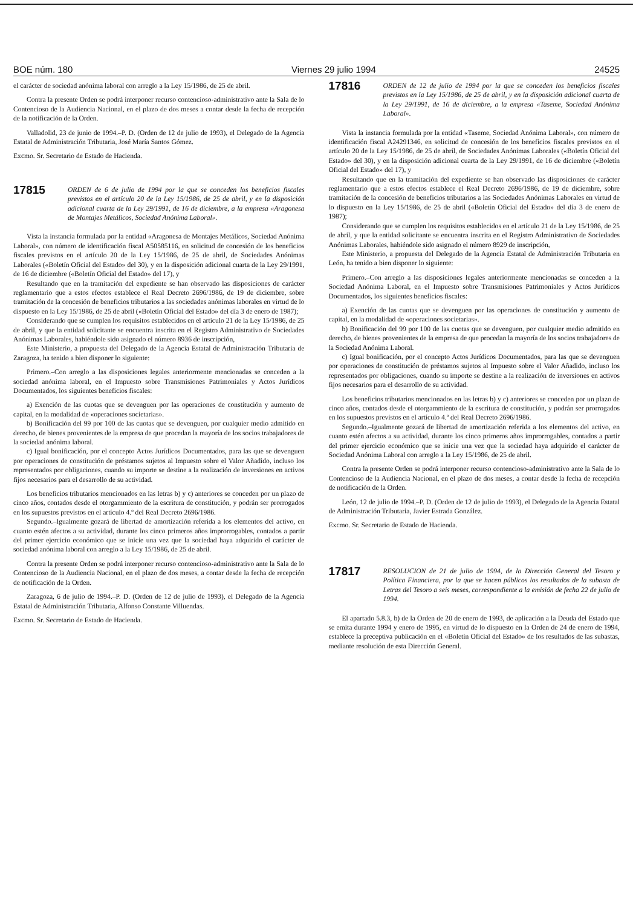BOE núm. 180 Viernes 29 julio 1994 24525
el carácter de sociedad anónima laboral con arreglo a la Ley 15/1986, de 25 de abril.
Contra la presente Orden se podrá interponer recurso contencioso-administrativo ante la Sala de lo Contencioso de la Audiencia Nacional, en el plazo de dos meses a contar desde la fecha de recepción de la notificación de la Orden.
Valladolid, 23 de junio de 1994.–P. D. (Orden de 12 de julio de 1993), el Delegado de la Agencia Estatal de Administración Tributaria, José María Santos Gómez.
Excmo. Sr. Secretario de Estado de Hacienda.
17815
ORDEN de 6 de julio de 1994 por la que se conceden los beneficios fiscales previstos en el artículo 20 de la Ley 15/1986, de 25 de abril, y en la disposición adicional cuarta de la Ley 29/1991, de 16 de diciembre, a la empresa «Aragonesa de Montajes Metálicos, Sociedad Anónima Laboral».
Vista la instancia formulada por la entidad «Aragonesa de Montajes Metálicos, Sociedad Anónima Laboral», con número de identificación fiscal A50585116, en solicitud de concesión de los beneficios fiscales previstos en el artículo 20 de la Ley 15/1986, de 25 de abril, de Sociedades Anónimas Laborales («Boletín Oficial del Estado» del 30), y en la disposición adicional cuarta de la Ley 29/1991, de 16 de diciembre («Boletín Oficial del Estado» del 17), y
Resultando que en la tramitación del expediente se han observado las disposiciones de carácter reglamentario que a estos efectos establece el Real Decreto 2696/1986, de 19 de diciembre, sobre tramitación de la concesión de beneficios tributarios a las sociedades anónimas laborales en virtud de lo dispuesto en la Ley 15/1986, de 25 de abril («Boletín Oficial del Estado» del día 3 de enero de 1987);
Considerando que se cumplen los requisitos establecidos en el artículo 21 de la Ley 15/1986, de 25 de abril, y que la entidad solicitante se encuentra inscrita en el Registro Administrativo de Sociedades Anónimas Laborales, habiéndole sido asignado el número 8936 de inscripción,
Este Ministerio, a propuesta del Delegado de la Agencia Estatal de Administración Tributaria de Zaragoza, ha tenido a bien disponer lo siguiente:
Primero.–Con arreglo a las disposiciones legales anteriormente mencionadas se conceden a la sociedad anónima laboral, en el Impuesto sobre Transmisiones Patrimoniales y Actos Jurídicos Documentados, los siguientes beneficios fiscales:
a) Exención de las cuotas que se devenguen por las operaciones de constitución y aumento de capital, en la modalidad de «operaciones societarias».
b) Bonificación del 99 por 100 de las cuotas que se devenguen, por cualquier medio admitido en derecho, de bienes provenientes de la empresa de que procedan la mayoría de los socios trabajadores de la sociedad anónima laboral.
c) Igual bonificación, por el concepto Actos Jurídicos Documentados, para las que se devenguen por operaciones de constitución de préstamos sujetos al Impuesto sobre el Valor Añadido, incluso los representados por obligaciones, cuando su importe se destine a la realización de inversiones en activos fijos necesarios para el desarrollo de su actividad.
Los beneficios tributarios mencionados en las letras b) y c) anteriores se conceden por un plazo de cinco años, contados desde el otorgammiento de la escritura de constitución, y podrán ser prorrogados en los supuestos previstos en el artículo 4.º del Real Decreto 2696/1986.
Segundo.–Igualmente gozará de libertad de amortización referida a los elementos del activo, en cuanto estén afectos a su actividad, durante los cinco primeros años improrrogables, contados a partir del primer ejercicio económico que se inicie una vez que la sociedad haya adquirido el carácter de sociedad anónima laboral con arreglo a la Ley 15/1986, de 25 de abril.
Contra la presente Orden se podrá interponer recurso contencioso-administrativo ante la Sala de lo Contencioso de la Audiencia Nacional, en el plazo de dos meses, a contar desde la fecha de recepción de notificación de la Orden.
Zaragoza, 6 de julio de 1994.–P. D. (Orden de 12 de julio de 1993), el Delegado de la Agencia Estatal de Administración Tributaria, Alfonso Constante Villuendas.
Excmo. Sr. Secretario de Estado de Hacienda.
17816
ORDEN de 12 de julio de 1994 por la que se conceden los beneficios fiscales previstos en la Ley 15/1986, de 25 de abril, y en la disposición adicional cuarta de la Ley 29/1991, de 16 de diciembre, a la empresa «Taseme, Sociedad Anónima Laboral».
Vista la instancia formulada por la entidad «Taseme, Sociedad Anónima Laboral», con número de identificación fiscal A24291346, en solicitud de concesión de los beneficios fiscales previstos en el artículo 20 de la Ley 15/1986, de 25 de abril, de Sociedades Anónimas Laborales («Boletín Oficial del Estado» del 30), y en la disposición adicional cuarta de la Ley 29/1991, de 16 de diciembre («Boletín Oficial del Estado» del 17), y
Resultando que en la tramitación del expediente se han observado las disposiciones de carácter reglamentario que a estos efectos establece el Real Decreto 2696/1986, de 19 de diciembre, sobre tramitación de la concesión de beneficios tributarios a las Sociedades Anónimas Laborales en virtud de lo dispuesto en la Ley 15/1986, de 25 de abril («Boletín Oficial del Estado» del día 3 de enero de 1987);
Considerando que se cumplen los requisitos establecidos en el artículo 21 de la Ley 15/1986, de 25 de abril, y que la entidad solicitante se encuentra inscrita en el Registro Administrativo de Sociedades Anónimas Laborales, habiéndole sido asignado el número 8929 de inscripción,
Este Ministerio, a propuesta del Delegado de la Agencia Estatal de Administración Tributaria en León, ha tenido a bien disponer lo siguiente:
Primero.–Con arreglo a las disposiciones legales anteriormente mencionadas se conceden a la Sociedad Anónima Laboral, en el Impuesto sobre Transmisiones Patrimoniales y Actos Jurídicos Documentados, los siguientes beneficios fiscales:
a) Exención de las cuotas que se devenguen por las operaciones de constitución y aumento de capital, en la modalidad de «operaciones societarias».
b) Bonificación del 99 por 100 de las cuotas que se devenguen, por cualquier medio admitido en derecho, de bienes provenientes de la empresa de que procedan la mayoría de los socios trabajadores de la Sociedad Anónima Laboral.
c) Igual bonificación, por el concepto Actos Jurídicos Documentados, para las que se devenguen por operaciones de constitución de préstamos sujetos al Impuesto sobre el Valor Añadido, incluso los representados por obligaciones, cuando su importe se destine a la realización de inversiones en activos fijos necesarios para el desarrollo de su actividad.
Los beneficios tributarios mencionados en las letras b) y c) anteriores se conceden por un plazo de cinco años, contados desde el otorgammiento de la escritura de constitución, y podrán ser prorrogados en los supuestos previstos en el artículo 4.º del Real Decreto 2696/1986.
Segundo.–Igualmente gozará de libertad de amortización referida a los elementos del activo, en cuanto estén afectos a su actividad, durante los cinco primeros años improrrogables, contados a partir del primer ejercicio económico que se inicie una vez que la sociedad haya adquirido el carácter de Sociedad Anónima Laboral con arreglo a la Ley 15/1986, de 25 de abril.
Contra la presente Orden se podrá interponer recurso contencioso-administrativo ante la Sala de lo Contencioso de la Audiencia Nacional, en el plazo de dos meses, a contar desde la fecha de recepción de notificación de la Orden.
León, 12 de julio de 1994.–P. D. (Orden de 12 de julio de 1993), el Delegado de la Agencia Estatal de Administración Tributaria, Javier Estrada González.
Excmo. Sr. Secretario de Estado de Hacienda.
17817
RESOLUCION de 21 de julio de 1994, de la Dirección General del Tesoro y Política Financiera, por la que se hacen públicos los resultados de la subasta de Letras del Tesoro a seis meses, correspondiente a la emisión de fecha 22 de julio de 1994.
El apartado 5.8.3, b) de la Orden de 20 de enero de 1993, de aplicación a la Deuda del Estado que se emita durante 1994 y enero de 1995, en virtud de lo dispuesto en la Orden de 24 de enero de 1994, establece la preceptiva publicación en el «Boletín Oficial del Estado» de los resultados de las subastas, mediante resolución de esta Dirección General.